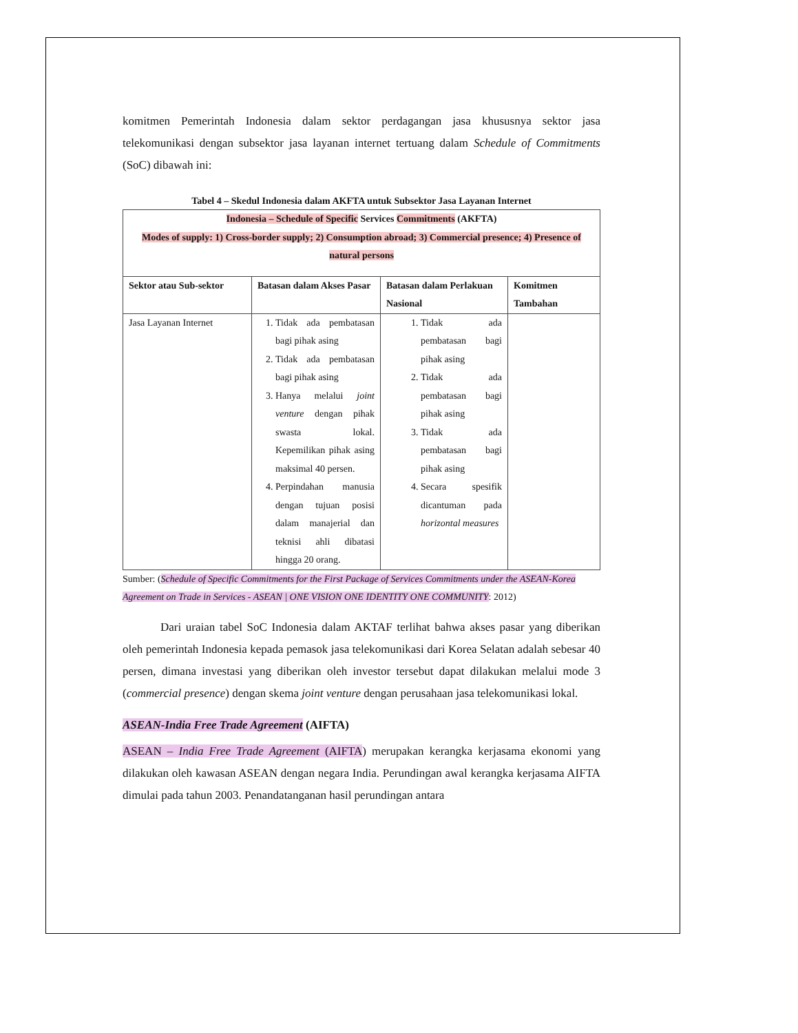komitmen Pemerintah Indonesia dalam sektor perdagangan jasa khususnya sektor jasa telekomunikasi dengan subsektor jasa layanan internet tertuang dalam Schedule of Commitments (SoC) dibawah ini:
Tabel 4 – Skedul Indonesia dalam AKFTA untuk Subsektor Jasa Layanan Internet
| Indonesia – Schedule of Specific Services Commitments (AKFTA) Modes of supply: 1) Cross-border supply; 2) Consumption abroad; 3) Commercial presence; 4) Presence of natural persons | | | |
| --- | --- | --- | --- |
| Sektor atau Sub-sektor | Batasan dalam Akses Pasar | Batasan dalam Perlakuan Nasional | Komitmen Tambahan |
| Jasa Layanan Internet | 1. Tidak ada pembatasan bagi pihak asing 2. Tidak ada pembatasan bagi pihak asing 3. Hanya melalui joint venture dengan pihak swasta lokal. Kepemilikan pihak asing maksimal 40 persen. 4. Perpindahan manusia dengan tujuan posisi dalam manajerial dan teknisi ahli dibatasi hingga 20 orang. | 1. Tidak ada pembatasan bagi pihak asing 2. Tidak ada pembatasan bagi pihak asing 3. Tidak ada pembatasan bagi pihak asing 4. Secara spesifik dicantuman pada horizontal measures | |
Sumber: (Schedule of Specific Commitments for the First Package of Services Commitments under the ASEAN-Korea Agreement on Trade in Services - ASEAN | ONE VISION ONE IDENTITY ONE COMMUNITY: 2012)
Dari uraian tabel SoC Indonesia dalam AKTAF terlihat bahwa akses pasar yang diberikan oleh pemerintah Indonesia kepada pemasok jasa telekomunikasi dari Korea Selatan adalah sebesar 40 persen, dimana investasi yang diberikan oleh investor tersebut dapat dilakukan melalui mode 3 (commercial presence) dengan skema joint venture dengan perusahaan jasa telekomunikasi lokal.
ASEAN-India Free Trade Agreement (AIFTA)
ASEAN – India Free Trade Agreement (AIFTA) merupakan kerangka kerjasama ekonomi yang dilakukan oleh kawasan ASEAN dengan negara India. Perundingan awal kerangka kerjasama AIFTA dimulai pada tahun 2003. Penandatanganan hasil perundingan antara